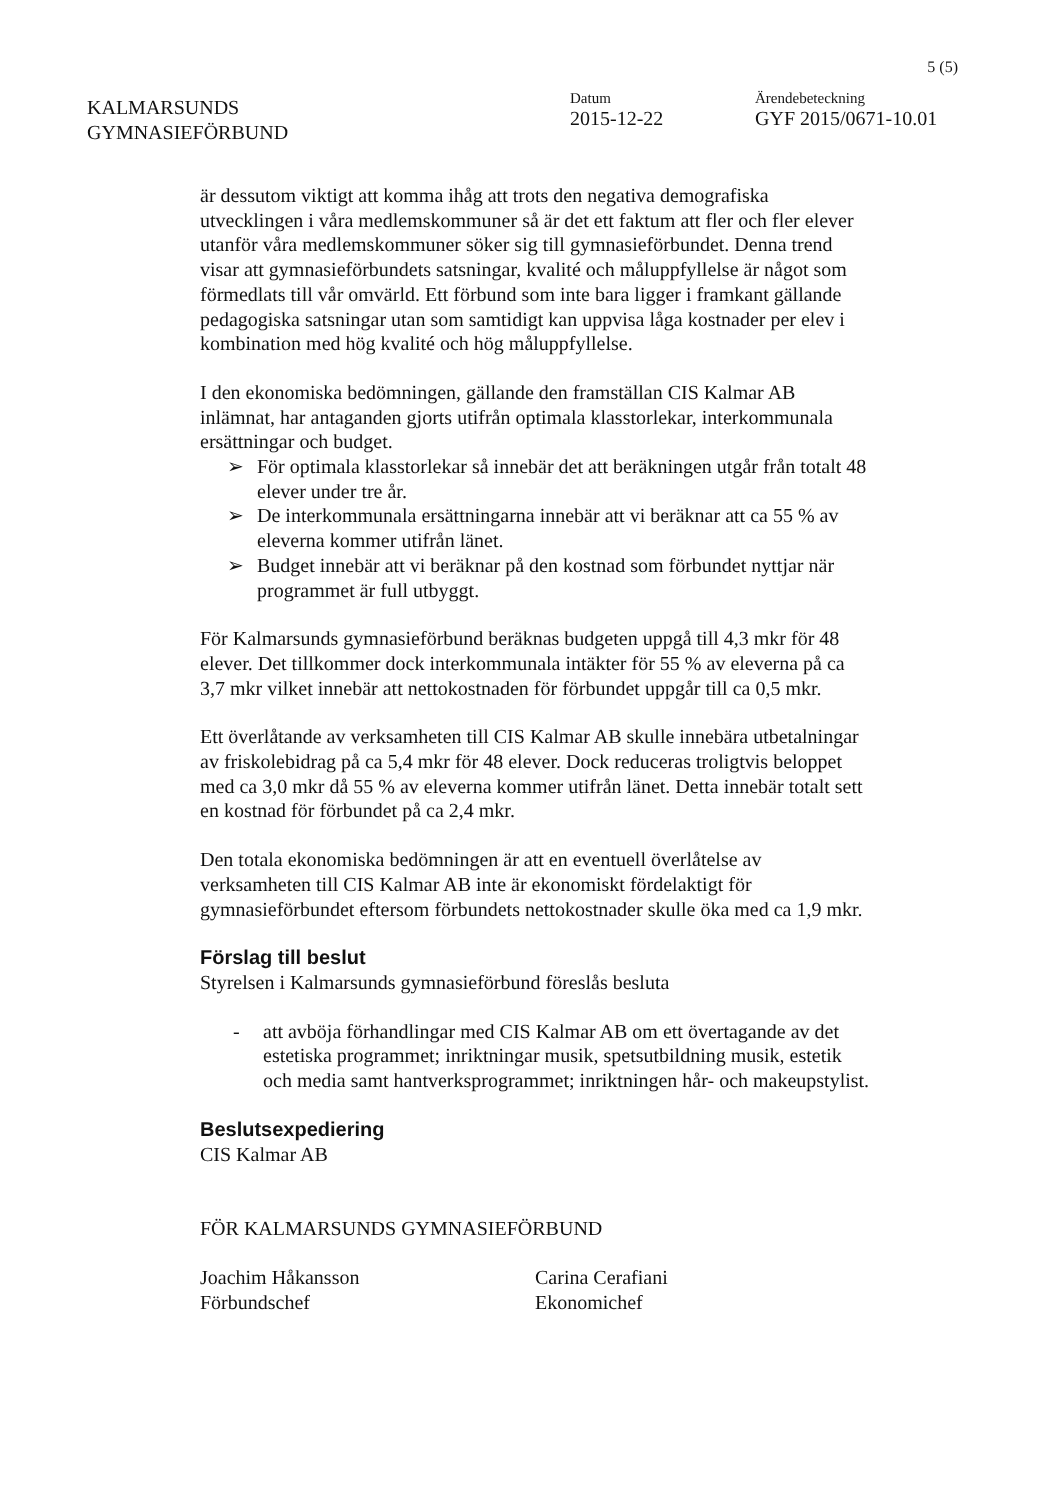5 (5)
KALMARSUNDS
GYMNASIEFÖRBUND
Datum
2015-12-22
Ärendebeteckning
GYF 2015/0671-10.01
är dessutom viktigt att komma ihåg att trots den negativa demografiska utvecklingen i våra medlemskommuner så är det ett faktum att fler och fler elever utanför våra medlemskommuner söker sig till gymnasieförbundet. Denna trend visar att gymnasieförbundets satsningar, kvalité och måluppfyllelse är något som förmedlats till vår omvärld. Ett förbund som inte bara ligger i framkant gällande pedagogiska satsningar utan som samtidigt kan uppvisa låga kostnader per elev i kombination med hög kvalité och hög måluppfyllelse.
I den ekonomiska bedömningen, gällande den framställan CIS Kalmar AB inlämnat, har antaganden gjorts utifrån optimala klasstorlekar, interkommunala ersättningar och budget.
➢ För optimala klasstorlekar så innebär det att beräkningen utgår från totalt 48 elever under tre år.
➢ De interkommunala ersättningarna innebär att vi beräknar att ca 55 % av eleverna kommer utifrån länet.
➢ Budget innebär att vi beräknar på den kostnad som förbundet nyttjar när programmet är full utbyggt.
För Kalmarsunds gymnasieförbund beräknas budgeten uppgå till 4,3 mkr för 48 elever. Det tillkommer dock interkommunala intäkter för 55 % av eleverna på ca 3,7 mkr vilket innebär att nettokostnaden för förbundet uppgår till ca 0,5 mkr.
Ett överlåtande av verksamheten till CIS Kalmar AB skulle innebära utbetalningar av friskolebidrag på ca 5,4 mkr för 48 elever. Dock reduceras troligtvis beloppet med ca 3,0 mkr då 55 % av eleverna kommer utifrån länet. Detta innebär totalt sett en kostnad för förbundet på ca 2,4 mkr.
Den totala ekonomiska bedömningen är att en eventuell överlåtelse av verksamheten till CIS Kalmar AB inte är ekonomiskt fördelaktigt för gymnasieförbundet eftersom förbundets nettokostnader skulle öka med ca 1,9 mkr.
Förslag till beslut
Styrelsen i Kalmarsunds gymnasieförbund föreslås besluta
- att avböja förhandlingar med CIS Kalmar AB om ett övertagande av det estetiska programmet; inriktningar musik, spetsutbildning musik, estetik och media samt hantverksprogrammet; inriktningen hår- och makeupstylist.
Beslutsexpediering
CIS Kalmar AB
FÖR KALMARSUNDS GYMNASIEFÖRBUND
Joachim Håkansson
Förbundschef
Carina Cerafiani
Ekonomichef